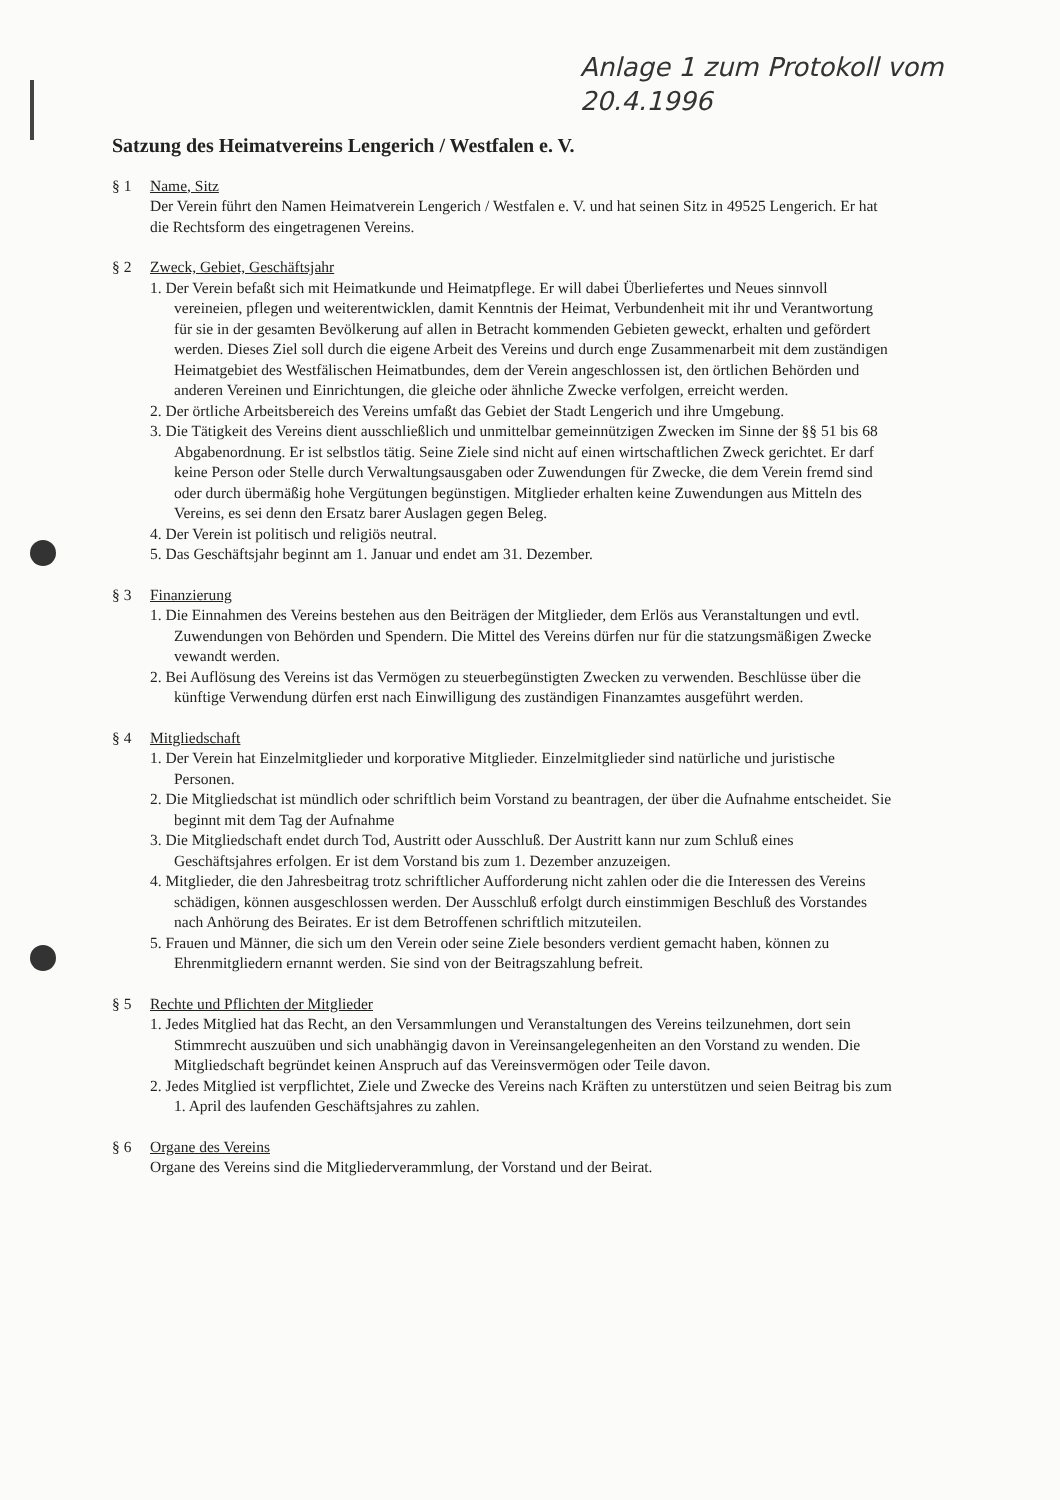Anlage 1 zum Protokoll vom
20.4.1996
Satzung des Heimatvereins Lengerich / Westfalen e. V.
§ 1 Name, Sitz
Der Verein führt den Namen Heimatverein Lengerich / Westfalen e. V. und hat seinen Sitz in 49525 Lengerich. Er hat die Rechtsform des eingetragenen Vereins.
§ 2 Zweck, Gebiet, Geschäftsjahr
1. Der Verein befaßt sich mit Heimatkunde und Heimatpflege. Er will dabei Überliefertes und Neues sinnvoll vereineien, pflegen und weiterentwicklen, damit Kenntnis der Heimat, Verbundenheit mit ihr und Verantwortung für sie in der gesamten Bevölkerung auf allen in Betracht kommenden Gebieten geweckt, erhalten und gefördert werden. Dieses Ziel soll durch die eigene Arbeit des Vereins und durch enge Zusammenarbeit mit dem zuständigen Heimatgebiet des Westfälischen Heimatbundes, dem der Verein angeschlossen ist, den örtlichen Behörden und anderen Vereinen und Einrichtungen, die gleiche oder ähnliche Zwecke verfolgen, erreicht werden.
2. Der örtliche Arbeitsbereich des Vereins umfaßt das Gebiet der Stadt Lengerich und ihre Umgebung.
3. Die Tätigkeit des Vereins dient ausschließlich und unmittelbar gemeinnützigen Zwecken im Sinne der §§ 51 bis 68 Abgabenordnung. Er ist selbstlos tätig. Seine Ziele sind nicht auf einen wirtschaftlichen Zweck gerichtet. Er darf keine Person oder Stelle durch Verwaltungsausgaben oder Zuwendungen für Zwecke, die dem Verein fremd sind oder durch übermäßig hohe Vergütungen begünstigen. Mitglieder erhalten keine Zuwendungen aus Mitteln des Vereins, es sei denn den Ersatz barer Auslagen gegen Beleg.
4. Der Verein ist politisch und religiös neutral.
5. Das Geschäftsjahr beginnt am 1. Januar und endet am 31. Dezember.
§ 3 Finanzierung
1. Die Einnahmen des Vereins bestehen aus den Beiträgen der Mitglieder, dem Erlös aus Veranstaltungen und evtl. Zuwendungen von Behörden und Spendern. Die Mittel des Vereins dürfen nur für die statzungsmäßigen Zwecke vewandt werden.
2. Bei Auflösung des Vereins ist das Vermögen zu steuerbegünstigten Zwecken zu verwenden. Beschlüsse über die künftige Verwendung dürfen erst nach Einwilligung des zuständigen Finanzamtes ausgeführt werden.
§ 4 Mitgliedschaft
1. Der Verein hat Einzelmitglieder und korporative Mitglieder. Einzelmitglieder sind natürliche und juristische Personen.
2. Die Mitgliedschat ist mündlich oder schriftlich beim Vorstand zu beantragen, der über die Aufnahme entscheidet. Sie beginnt mit dem Tag der Aufnahme
3. Die Mitgliedschaft endet durch Tod, Austritt oder Ausschluß. Der Austritt kann nur zum Schluß eines Geschäftsjahres erfolgen. Er ist dem Vorstand bis zum 1. Dezember anzuzeigen.
4. Mitglieder, die den Jahresbeitrag trotz schriftlicher Aufforderung nicht zahlen oder die die Interessen des Vereins schädigen, können ausgeschlossen werden. Der Ausschluß erfolgt durch einstimmigen Beschluß des Vorstandes nach Anhörung des Beirates. Er ist dem Betroffenen schriftlich mitzuteilen.
5. Frauen und Männer, die sich um den Verein oder seine Ziele besonders verdient gemacht haben, können zu Ehrenmitgliedern ernannt werden. Sie sind von der Beitragszahlung befreit.
§ 5 Rechte und Pflichten der Mitglieder
1. Jedes Mitglied hat das Recht, an den Versammlungen und Veranstaltungen des Vereins teilzunehmen, dort sein Stimmrecht auszuüben und sich unabhängig davon in Vereinsangelegenheiten an den Vorstand zu wenden. Die Mitgliedschaft begründet keinen Anspruch auf das Vereinsvermögen oder Teile davon.
2. Jedes Mitglied ist verpflichtet, Ziele und Zwecke des Vereins nach Kräften zu unterstützen und seien Beitrag bis zum 1. April des laufenden Geschäftsjahres zu zahlen.
§ 6 Organe des Vereins
Organe des Vereins sind die Mitgliederverammlung, der Vorstand und der Beirat.